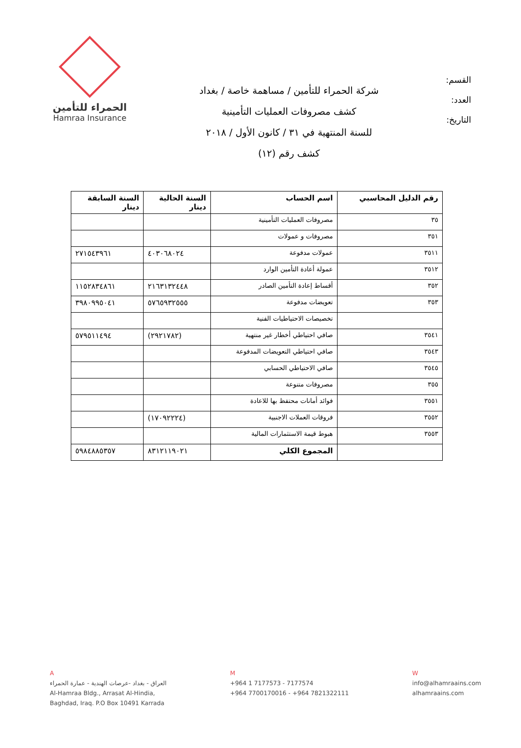الحمراء للتأمين
Hamraa Insurance
شركة الحمراء للتأمين / مساهمة خاصة / بغداد
كشف مصروفات العمليات التأمينية
للسنة المنتهية في ٣١ / كانون الأول / ٢٠١٨
كشف رقم (١٢)
القسم:
العدد:
التاريخ:
| رقم الدليل المحاسبي | اسم الحساب | السنة الحالية دينار | السنة السابقة دينار |
| --- | --- | --- | --- |
| ٣٥ | مصروفات العمليات التأمينية | | |
| ٣٥١ | مصروفات و عمولات | | |
| ٣٥١١ | عمولات مدفوعة | ٤٠٣٠٦٨٠٢٤ | ٢٧١٥٤٣٩٦١ |
| ٣٥١٢ | عمولة أعادة التأمين الوارد | | |
| ٣٥٢ | أقساط إعادة التأمين الصادر | ٢١٦٣١٣٢٤٤٨ | ١١٥٢٨٣٤٨٦١ |
| ٣٥٣ | تعويضات مدفوعة | ٥٧٦٥٩٣٢٥٥٥ | ٣٩٨٠٩٩٥٠٤١ |
| | تخصيصات الاحتياطيات الفنية | | |
| ٣٥٤١ | صافي احتياطي أخطار غير منتهية | (٢٩٢١٧٨٢) | ٥٧٩٥١١٤٩٤ |
| ٣٥٤٣ | صافي احتياطي التعويضات المدفوعة | | |
| ٣٥٤٥ | صافي الاحتياطي الحسابي | | |
| ٣٥٥ | مصروفات متنوعة | | |
| ٣٥٥١ | فوائد أمانات محتفظ بها للاعادة | | |
| ٣٥٥٢ | فروقات العملات الاجنبية | (١٧٠٩٢٢٢٤) | |
| ٣٥٥٣ | هبوط قيمة الاستثمارات المالية | | |
| | المجموع الكلي | ٨٣١٢١١٩٠٢١ | ٥٩٨٤٨٨٥٣٥٧ |
A
العراق - بغداد -عرصات الهندية - عمارة الحمراء
Al-Hamraa Bldg., Arrasat Al-Hindia,
Baghdad, Iraq. P.O Box 10491 Karrada
M
+964 1 7177573 - 7177574
+964 7700170016 - +964 7821322111
W
info@alhamraains.com
alhamraains.com